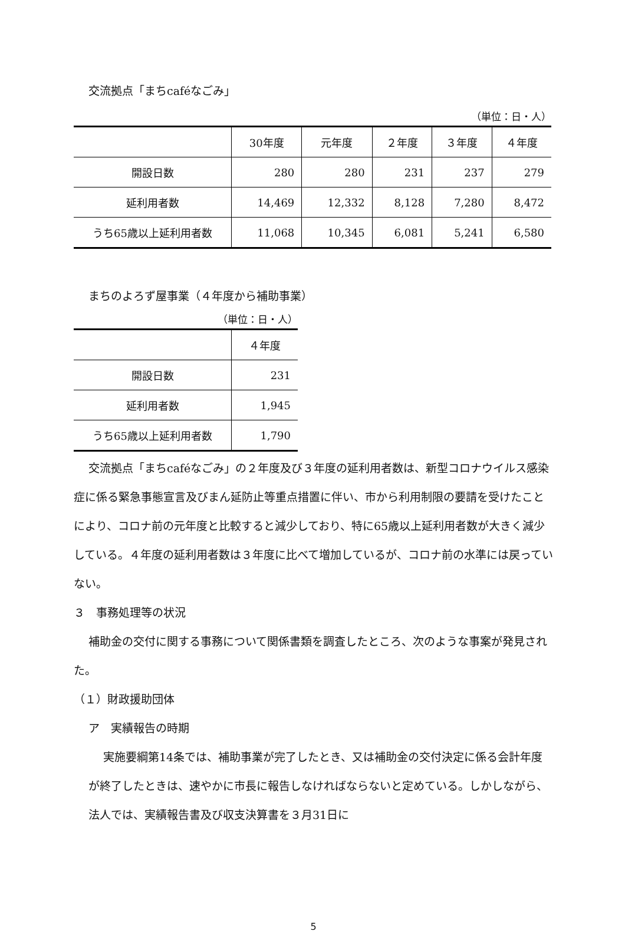交流拠点「まちcaféなごみ」
（単位：日・人）
| | 30年度 | 元年度 | ２年度 | ３年度 | ４年度 |
| --- | --- | --- | --- | --- | --- |
| 開設日数 | 280 | 280 | 231 | 237 | 279 |
| 延利用者数 | 14,469 | 12,332 | 8,128 | 7,280 | 8,472 |
| うち65歳以上延利用者数 | 11,068 | 10,345 | 6,081 | 5,241 | 6,580 |
まちのよろず屋事業（４年度から補助事業）
（単位：日・人）
| | ４年度 |
| --- | --- |
| 開設日数 | 231 |
| 延利用者数 | 1,945 |
| うち65歳以上延利用者数 | 1,790 |
交流拠点「まちcaféなごみ」の２年度及び３年度の延利用者数は、新型コロナウイルス感染症に係る緊急事態宣言及びまん延防止等重点措置に伴い、市から利用制限の要請を受けたことにより、コロナ前の元年度と比較すると減少しており、特に65歳以上延利用者数が大きく減少している。４年度の延利用者数は３年度に比べて増加しているが、コロナ前の水準には戻っていない。
３　事務処理等の状況
補助金の交付に関する事務について関係書類を調査したところ、次のような事案が発見された。
（１）財政援助団体
ア　実績報告の時期
実施要綱第14条では、補助事業が完了したとき、又は補助金の交付決定に係る会計年度が終了したときは、速やかに市長に報告しなければならないと定めている。しかしながら、法人では、実績報告書及び収支決算書を３月31日に
5